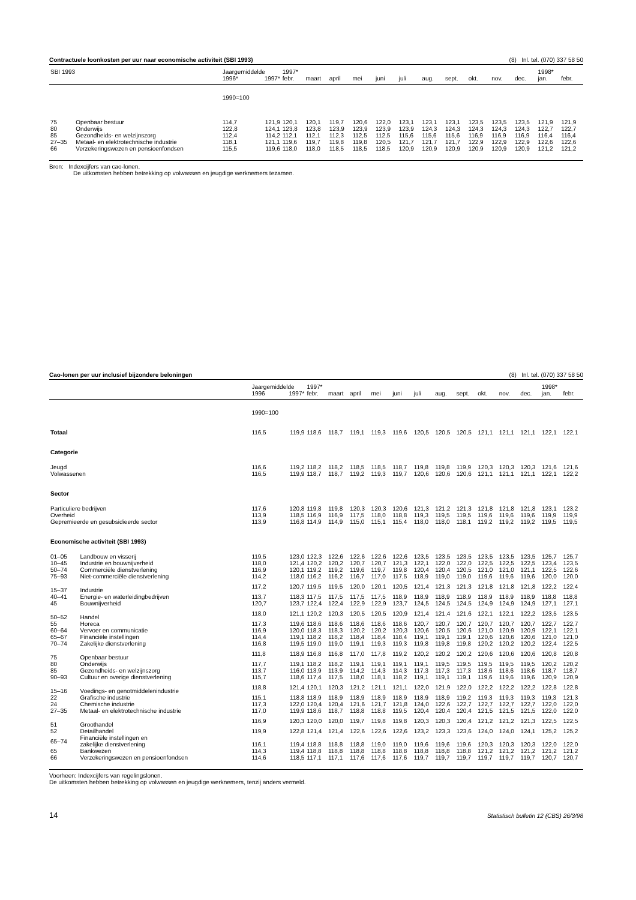Contractuele loonkosten per uur naar economische activiteit (SBI 1993) (8) Inl. tel. (070) 337 58 50
| SBI 1993 | | Jaargemiddelde | | 1997* | | | | | | | | | | | 1998* | |
| | | 1996* | 1997* | febr. | maart | april | mei | juni | juli | aug. | sept. | okt. | nov. | dec. | jan. | febr. |
| | | 1990=100 | | | | | | | | | | | | | | |
| 75 | Openbaar bestuur | 114,7 | 121,9 | 120,1 | 120,1 | 119,7 | 120,6 | 122,0 | 123,1 | 123,1 | 123,1 | 123,5 | 123,5 | 123,5 | 121,9 | 121,9 |
| 80 | Onderwijs | 122,8 | 124,1 | 123,8 | 123,8 | 123,9 | 123,9 | 123,9 | 123,9 | 124,3 | 124,3 | 124,3 | 124,3 | 124,3 | 122,7 | 122,7 |
| 85 | Gezondheids- en welzijnszorg | 112,4 | 114,2 | 112,1 | 112,1 | 112,3 | 112,5 | 112,5 | 115,6 | 115,6 | 115,6 | 116,9 | 116,9 | 116,9 | 116,4 | 116,4 |
| 27–35 | Metaal- en elektrotechnische industrie | 118,1 | 121,1 | 119,6 | 119,7 | 119,8 | 119,8 | 120,5 | 121,7 | 121,7 | 121,7 | 122,9 | 122,9 | 122,9 | 122,6 | 122,6 |
| 66 | Verzekeringswezen en pensioenfondsen | 115,5 | 119,6 | 118,0 | 118,0 | 118,5 | 118,5 | 118,5 | 120,9 | 120,9 | 120,9 | 120,9 | 120,9 | 120,9 | 121,2 | 121,2 |
Bron: Indexcijfers van cao-lonen.
De uitkomsten hebben betrekking op volwassen en jeugdige werknemers tezamen.
Cao-lonen per uur inclusief bijzondere beloningen (8) Inl. tel. (070) 337 58 50
| | | Jaargemiddelde | | 1997* | | | | | | | | | | | 1998* | |
| | | 1996 | 1997* | febr. | maart | april | mei | juni | juli | aug. | sept. | okt. | nov. | dec. | jan. | febr. |
| | | 1990=100 | | | | | | | | | | | | | | |
| Totaal | | 116,5 | 119,9 | 118,6 | 118,7 | 119,1 | 119,3 | 119,6 | 120,5 | 120,5 | 120,5 | 121,1 | 121,1 | 121,1 | 122,1 | 122,1 |
| Categorie | | | | | | | | | | | | | | | | |
| Jeugd | | 116,6 | 119,2 | 118,2 | 118,2 | 118,5 | 118,5 | 118,7 | 119,8 | 119,8 | 119,9 | 120,3 | 120,3 | 120,3 | 121,6 | 121,6 |
| Volwassenen | | 116,5 | 119,9 | 118,7 | 118,7 | 119,2 | 119,3 | 119,7 | 120,6 | 120,6 | 120,6 | 121,1 | 121,1 | 121,1 | 122,1 | 122,2 |
| Sector | | | | | | | | | | | | | | | | |
| Particuliere bedrijven | | 117,6 | 120,8 | 119,8 | 119,8 | 120,3 | 120,3 | 120,6 | 121,3 | 121,2 | 121,3 | 121,8 | 121,8 | 121,8 | 123,1 | 123,2 |
| Overheid | | 113,9 | 118,5 | 116,9 | 116,9 | 117,5 | 118,0 | 118,8 | 119,3 | 119,5 | 119,5 | 119,6 | 119,6 | 119,6 | 119,9 | 119,9 |
| Gepremieerde en gesubsidieerde sector | | 113,9 | 116,8 | 114,9 | 114,9 | 115,0 | 115,1 | 115,4 | 118,0 | 118,0 | 118,1 | 119,2 | 119,2 | 119,2 | 119,5 | 119,5 |
| Economische activiteit (SBI 1993) | | | | | | | | | | | | | | | | |
| 01–05 | Landbouw en visserij | 119,5 | 123,0 | 122,3 | 122,6 | 122,6 | 122,6 | 122,6 | 123,5 | 123,5 | 123,5 | 123,5 | 123,5 | 123,5 | 125,7 | 125,7 |
| 10–45 | Industrie en bouwnijverheid | 118,0 | 121,4 | 120,2 | 120,2 | 120,7 | 120,7 | 121,3 | 122,1 | 122,0 | 122,0 | 122,5 | 122,5 | 122,5 | 123,4 | 123,5 |
| 50–74 | Commerciële dienstverlening | 116,9 | 120,1 | 119,2 | 119,2 | 119,6 | 119,7 | 119,8 | 120,4 | 120,4 | 120,5 | 121,0 | 121,0 | 121,1 | 122,5 | 122,6 |
| 75–93 | Niet-commerciële dienstverlening | 114,2 | 118,0 | 116,2 | 116,2 | 116,7 | 117,0 | 117,5 | 118,9 | 119,0 | 119,0 | 119,6 | 119,6 | 119,6 | 120,0 | 120,0 |
| 15–37 | Industrie | 117,2 | 120,7 | 119,5 | 119,5 | 120,0 | 120,1 | 120,5 | 121,4 | 121,3 | 121,3 | 121,8 | 121,8 | 121,8 | 122,2 | 122,4 |
| 40–41 | Energie- en waterleidingbedrijven | 113,7 | 118,3 | 117,5 | 117,5 | 117,5 | 117,5 | 118,9 | 118,9 | 118,9 | 118,9 | 118,9 | 118,9 | 118,9 | 118,8 | 118,8 |
| 45 | Bouwnijverheid | 120,7 | 123,7 | 122,4 | 122,4 | 122,9 | 122,9 | 123,7 | 124,5 | 124,5 | 124,5 | 124,9 | 124,9 | 124,9 | 127,1 | 127,1 |
| 50–52 | Handel | 118,0 | 121,1 | 120,2 | 120,3 | 120,5 | 120,5 | 120,9 | 121,4 | 121,4 | 121,6 | 122,1 | 122,1 | 122,2 | 123,5 | 123,5 |
| 55 | Horeca | 117,3 | 119,6 | 118,6 | 118,6 | 118,6 | 118,6 | 118,6 | 120,7 | 120,7 | 120,7 | 120,7 | 120,7 | 120,7 | 122,7 | 122,7 |
| 60–64 | Vervoer en communicatie | 116,9 | 120,0 | 118,3 | 118,3 | 120,2 | 120,2 | 120,3 | 120,6 | 120,5 | 120,6 | 121,0 | 120,9 | 120,9 | 122,1 | 122,1 |
| 65–67 | Financiële instellingen | 114,4 | 119,1 | 118,2 | 118,2 | 118,4 | 118,4 | 118,4 | 119,1 | 119,1 | 119,1 | 120,6 | 120,6 | 120,6 | 121,0 | 121,0 |
| 70–74 | Zakelijke dienstverlening | 116,8 | 119,5 | 119,0 | 119,0 | 119,1 | 119,3 | 119,3 | 119,8 | 119,8 | 119,8 | 120,2 | 120,2 | 120,2 | 122,4 | 122,5 |
| 75 | Openbaar bestuur | 111,8 | 118,9 | 116,8 | 116,8 | 117,0 | 117,8 | 119,2 | 120,2 | 120,2 | 120,2 | 120,6 | 120,6 | 120,6 | 120,8 | 120,8 |
| 80 | Onderwijs | 117,7 | 119,1 | 118,2 | 118,2 | 119,1 | 119,1 | 119,1 | 119,1 | 119,5 | 119,5 | 119,5 | 119,5 | 119,5 | 120,2 | 120,2 |
| 85 | Gezondheids- en welzijnszorg | 113,7 | 116,0 | 113,9 | 113,9 | 114,2 | 114,3 | 114,3 | 117,3 | 117,3 | 117,3 | 118,6 | 118,6 | 118,6 | 118,7 | 118,7 |
| 90–93 | Cultuur en overige dienstverlening | 115,7 | 118,6 | 117,4 | 117,5 | 118,0 | 118,1 | 118,2 | 119,1 | 119,1 | 119,1 | 119,6 | 119,6 | 119,6 | 120,9 | 120,9 |
| 15–16 | Voedings- en genotmiddelenindustrie | 118,8 | 121,4 | 120,1 | 120,3 | 121,2 | 121,1 | 121,1 | 122,0 | 121,9 | 122,0 | 122,2 | 122,2 | 122,2 | 122,8 | 122,8 |
| 22 | Grafische industrie | 115,1 | 118,8 | 118,9 | 118,9 | 118,9 | 118,9 | 118,9 | 118,9 | 118,9 | 119,2 | 119,3 | 119,3 | 119,3 | 119,3 | 121,3 |
| 24 | Chemische industrie | 117,3 | 122,0 | 120,4 | 120,4 | 121,6 | 121,7 | 121,8 | 124,0 | 122,6 | 122,7 | 122,7 | 122,7 | 122,7 | 122,0 | 122,0 |
| 27–35 | Metaal- en elektrotechnische industrie | 117,0 | 119,9 | 118,6 | 118,7 | 118,8 | 118,8 | 119,5 | 120,4 | 120,4 | 120,4 | 121,5 | 121,5 | 121,5 | 122,0 | 122,0 |
| 51 | Groothandel | 116,9 | 120,3 | 120,0 | 120,0 | 119,7 | 119,8 | 119,8 | 120,3 | 120,3 | 120,4 | 121,2 | 121,2 | 121,3 | 122,5 | 122,5 |
| 52 | Detailhandel | 119,9 | 122,8 | 121,4 | 121,4 | 122,6 | 122,6 | 122,6 | 123,2 | 123,3 | 123,6 | 124,0 | 124,0 | 124,1 | 125,2 | 125,2 |
| 65–74 | Financiële instellingen en zakelijke dienstverlening | 116,1 | 119,4 | 118,8 | 118,8 | 118,8 | 119,0 | 119,0 | 119,6 | 119,6 | 119,6 | 120,3 | 120,3 | 120,3 | 122,0 | 122,0 |
| 65 | Bankwezen | 114,3 | 119,4 | 118,8 | 118,8 | 118,8 | 118,8 | 118,8 | 118,8 | 118,8 | 118,8 | 121,2 | 121,2 | 121,2 | 121,2 | 121,2 |
| 66 | Verzekeringswezen en pensioenfondsen | 114,6 | 118,5 | 117,1 | 117,1 | 117,6 | 117,6 | 117,6 | 119,7 | 119,7 | 119,7 | 119,7 | 119,7 | 119,7 | 120,7 | 120,7 |
Voorheen: Indexcijfers van regelingslonen.
De uitkomsten hebben betrekking op volwassen en jeugdige werknemers, tenzij anders vermeld.
14 Statistisch bulletin 12 (CBS) 26/3/98